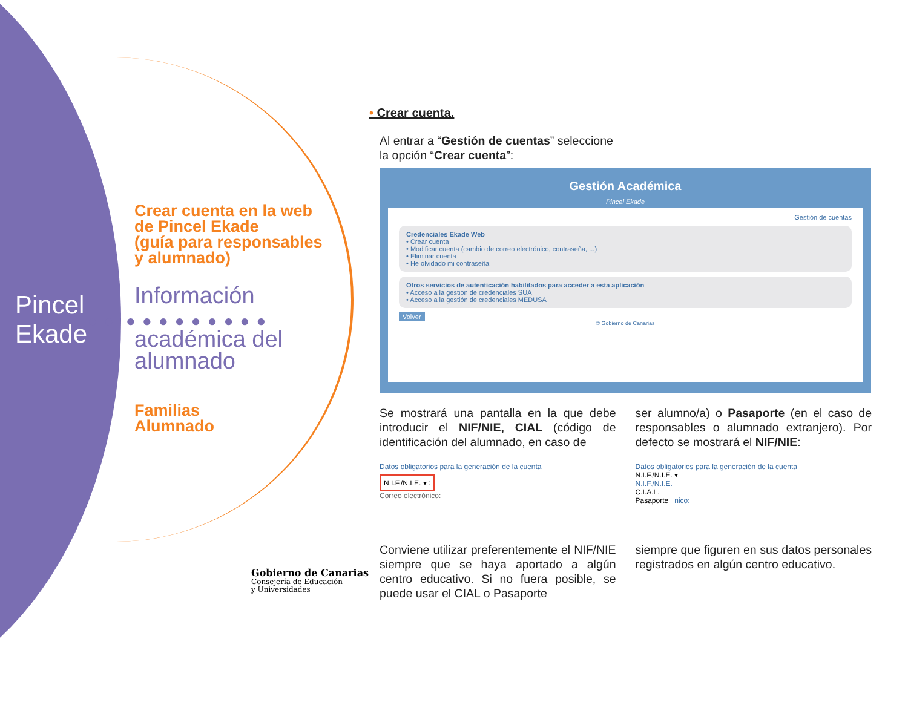Pincel
Ekade
● ● ● ● ● ● ● ● ● ● ●
Crear cuenta en la web
de Pincel Ekade
(guía para responsables
y alumnado)
Información
académica del
alumnado
Familias
Alumnado
Gobierno de Canarias
Consejería de Educación
y Universidades
• Crear cuenta.
Al entrar a “Gestión de cuentas” seleccione la opción “Crear cuenta”:
Gestión Académica
Pincel Ekade
Gestión de cuentas
Credenciales Ekade Web
• Crear cuenta
• Modificar cuenta (cambio de correo electrónico, contraseña, ...)
• Eliminar cuenta
• He olvidado mi contraseña
Otros servicios de autenticación habilitados para acceder a esta aplicación
• Acceso a la gestión de credenciales SUA
• Acceso a la gestión de credenciales MEDUSA
Volver
© Gobierno de Canarias
Se mostrará una pantalla en la que debe introducir el NIF/NIE, CIAL (código de identificación del alumnado, en caso de
ser alumno/a) o Pasaporte (en el caso de responsables o alumnado extranjero). Por defecto se mostrará el NIF/NIE:
Datos obligatorios para la generación de la cuenta
N.I.F./N.I.E. ▾ :
Correo electrónico:
Datos obligatorios para la generación de la cuenta
N.I.F./N.I.E. ▾
N.I.F./N.I.E.
C.I.A.L.
Pasaporte nico:
Conviene utilizar preferentemente el NIF/NIE siempre que se haya aportado a algún centro educativo. Si no fuera posible, se puede usar el CIAL o Pasaporte
siempre que figuren en sus datos personales registrados en algún centro educativo.